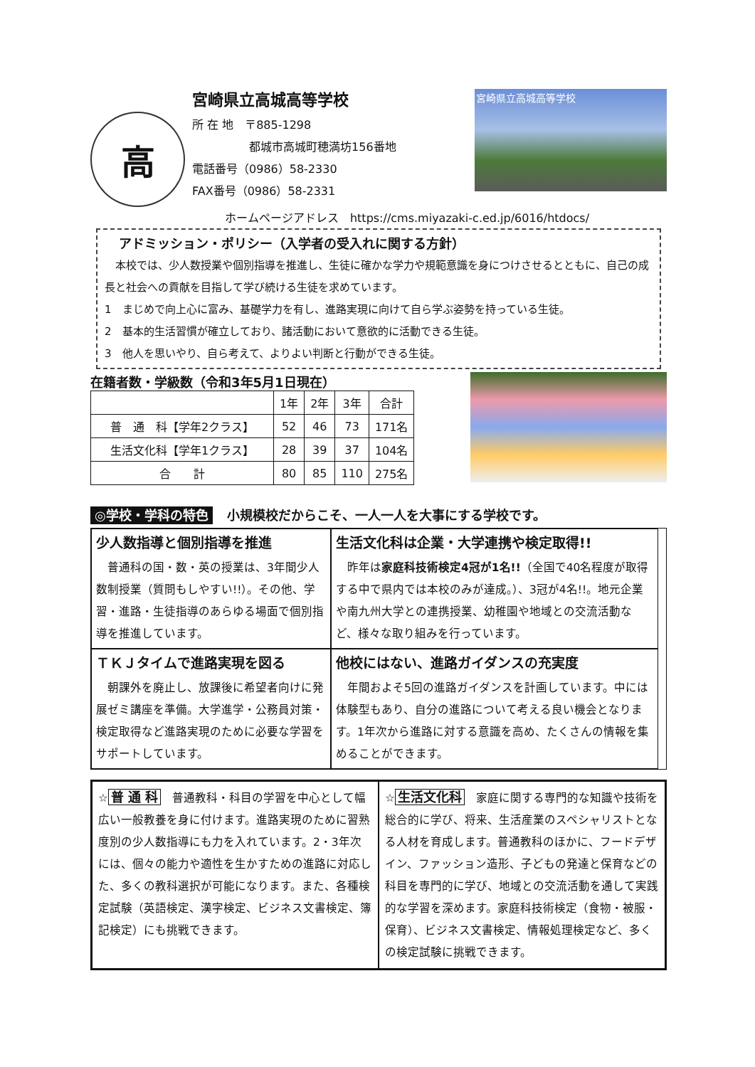高
宮崎県立高城高等学校
所 在 地　〒885-1298
　　　　　都城市高城町穂満坊156番地
電話番号（0986）58-2330
FAX番号（0986）58-2331
宮崎県立高城高等学校
ホームページアドレス　https://cms.miyazaki-c.ed.jp/6016/htdocs/
アドミッション・ポリシー（入学者の受入れに関する方針）
　本校では、少人数授業や個別指導を推進し、生徒に確かな学力や規範意識を身につけさせるとともに、自己の成長と社会への貢献を目指して学び続ける生徒を求めています。
1　まじめで向上心に富み、基礎学力を有し、進路実現に向けて自ら学ぶ姿勢を持っている生徒。
2　基本的生活習慣が確立しており、諸活動において意欲的に活動できる生徒。
3　他人を思いやり、自ら考えて、よりよい判断と行動ができる生徒。
在籍者数・学級数（令和3年5月1日現在）
| | 1年 | 2年 | 3年 | 合計 |
| --- | --- | --- | --- | --- |
| 普 通 科【学年2クラス】 | 52 | 46 | 73 | 171名 |
| 生活文化科【学年1クラス】 | 28 | 39 | 37 | 104名 |
| 合 計 | 80 | 85 | 110 | 275名 |
◎学校・学科の特色 小規模校だからこそ、一人一人を大事にする学校です。
少人数指導と個別指導を推進
　普通科の国・数・英の授業は、3年間少人数制授業（質問もしやすい!!）。その他、学習・進路・生徒指導のあらゆる場面で個別指導を推進しています。
生活文化科は企業・大学連携や検定取得!!
　昨年は家庭科技術検定4冠が1名!!（全国で40名程度が取得する中で県内では本校のみが達成。）、3冠が4名!!。地元企業や南九州大学との連携授業、幼稚園や地域との交流活動など、様々な取り組みを行っています。
ＴＫＪタイムで進路実現を図る
　朝課外を廃止し、放課後に希望者向けに発展ゼミ講座を準備。大学進学・公務員対策・検定取得など進路実現のために必要な学習をサポートしています。
他校にはない、進路ガイダンスの充実度
　年間およそ5回の進路ガイダンスを計画しています。中には体験型もあり、自分の進路について考える良い機会となります。1年次から進路に対する意識を高め、たくさんの情報を集めることができます。
☆ 普 通 科　普通教科・科目の学習を中心として幅広い一般教養を身に付けます。進路実現のために習熟度別の少人数指導にも力を入れています。2・3年次には、個々の能力や適性を生かすための進路に対応した、多くの教科選択が可能になります。また、各種検定試験（英語検定、漢字検定、ビジネス文書検定、簿記検定）にも挑戦できます。
☆ 生活文化科　家庭に関する専門的な知識や技術を総合的に学び、将来、生活産業のスペシャリストとなる人材を育成します。普通教科のほかに、フードデザイン、ファッション造形、子どもの発達と保育などの科目を専門的に学び、地域との交流活動を通して実践的な学習を深めます。家庭科技術検定（食物・被服・保育）、ビジネス文書検定、情報処理検定など、多くの検定試験に挑戦できます。